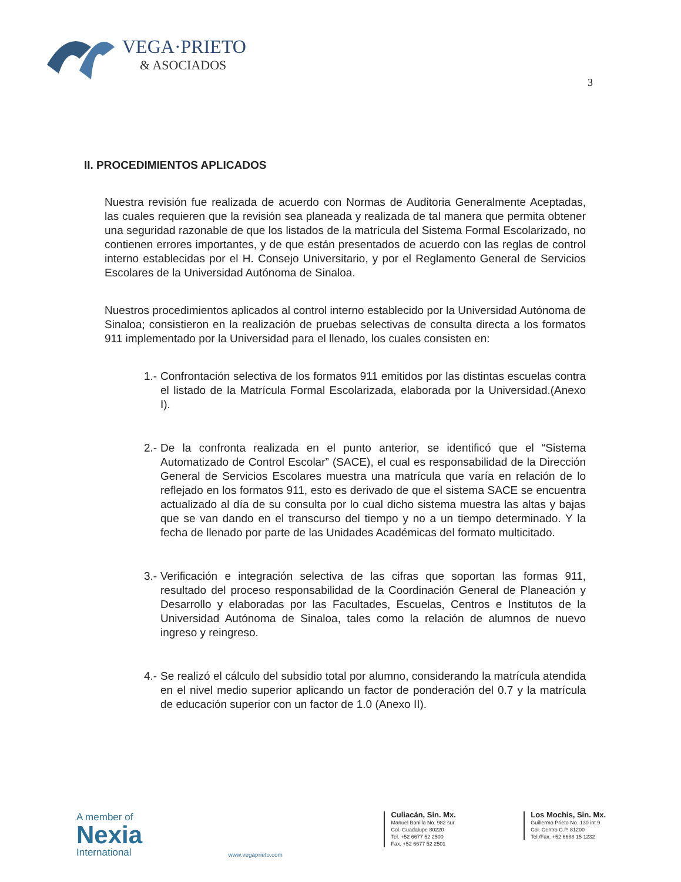VEGA·PRIETO
& ASOCIADOS
3
II. PROCEDIMIENTOS APLICADOS
Nuestra revisión fue realizada de acuerdo con Normas de Auditoria Generalmente Aceptadas, las cuales requieren que la revisión sea planeada y realizada de tal manera que permita obtener una seguridad razonable de que los listados de la matrícula del Sistema Formal Escolarizado, no contienen errores importantes, y de que están presentados de acuerdo con las reglas de control interno establecidas por el H. Consejo Universitario, y por el Reglamento General de Servicios Escolares de la Universidad Autónoma de Sinaloa.
Nuestros procedimientos aplicados al control interno establecido por la Universidad Autónoma de Sinaloa; consistieron en la realización de pruebas selectivas de consulta directa a los formatos 911 implementado por la Universidad para el llenado, los cuales consisten en:
1.- Confrontación selectiva de los formatos 911 emitidos por las distintas escuelas contra el listado de la Matrícula Formal Escolarizada, elaborada por la Universidad.(Anexo I).
2.- De la confronta realizada en el punto anterior, se identificó que el “Sistema Automatizado de Control Escolar” (SACE), el cual es responsabilidad de la Dirección General de Servicios Escolares muestra una matrícula que varía en relación de lo reflejado en los formatos 911, esto es derivado de que el sistema SACE se encuentra actualizado al día de su consulta por lo cual dicho sistema muestra las altas y bajas que se van dando en el transcurso del tiempo y no a un tiempo determinado. Y la fecha de llenado por parte de las Unidades Académicas del formato multicitado.
3.- Verificación e integración selectiva de las cifras que soportan las formas 911, resultado del proceso responsabilidad de la Coordinación General de Planeación y Desarrollo y elaboradas por las Facultades, Escuelas, Centros e Institutos de la Universidad Autónoma de Sinaloa, tales como la relación de alumnos de nuevo ingreso y reingreso.
4.- Se realizó el cálculo del subsidio total por alumno, considerando la matrícula atendida en el nivel medio superior aplicando un factor de ponderación del 0.7 y la matrícula de educación superior con un factor de 1.0 (Anexo II).
A member of
Nexia
International
www.vegaprieto.com
Culiacán, Sin. Mx.
Manuel Bonilla No. 982 sur
Col. Guadalupe 80220
Tel. +52 6677 52 2500
Fax. +52 6677 52 2501
Los Mochis, Sin. Mx.
Guillermo Prieto No. 130 int 9
Col. Centro C.P. 81200
Tel./Fax. +52 6688 15 1232